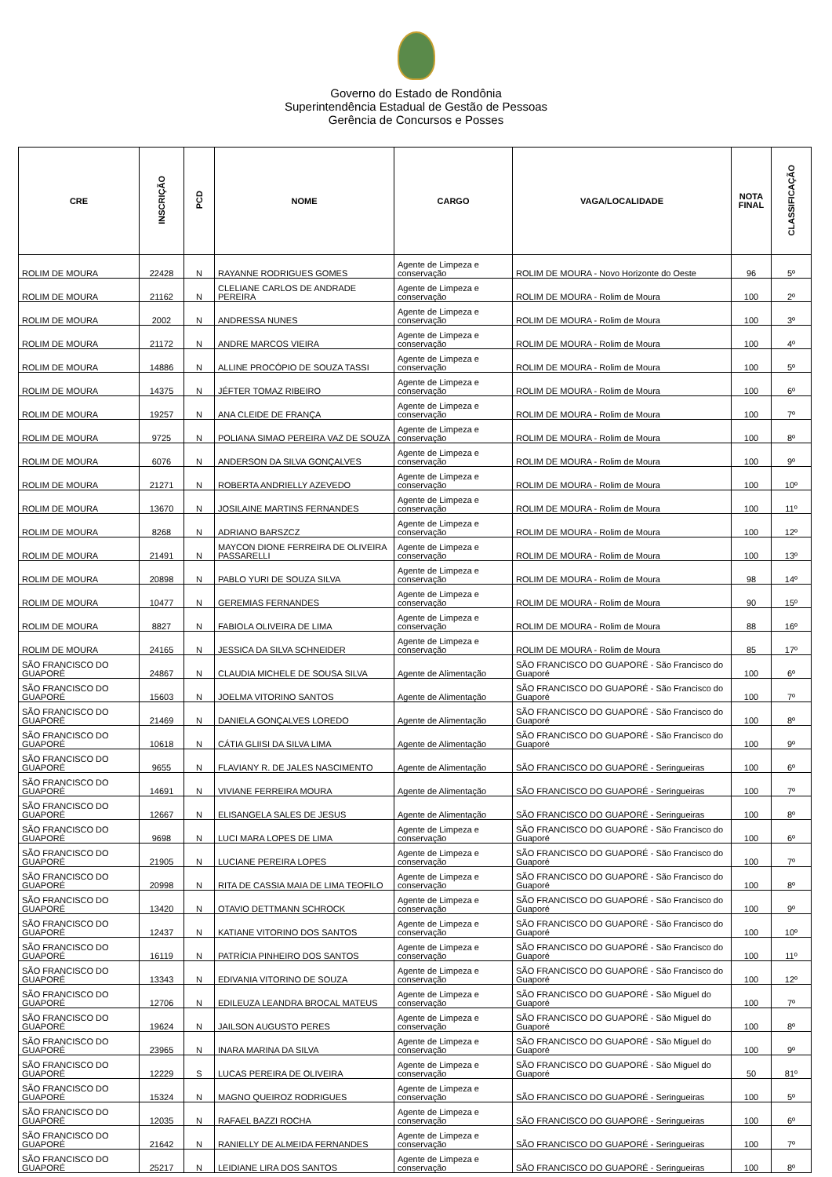Governo do Estado de Rondônia
Superintendência Estadual de Gestão de Pessoas
Gerência de Concursos e Posses
| CRE | INSCRIÇÃO | PCD | NOME | CARGO | VAGA/LOCALIDADE | NOTA FINAL | CLASSIFICAÇÃO |
| --- | --- | --- | --- | --- | --- | --- | --- |
| ROLIM DE MOURA | 22428 | N | RAYANNE RODRIGUES GOMES | Agente de Limpeza e conservação | ROLIM DE MOURA - Novo Horizonte do Oeste | 96 | 5º |
| ROLIM DE MOURA | 21162 | N | CLELIANE CARLOS DE ANDRADE PEREIRA | Agente de Limpeza e conservação | ROLIM DE MOURA - Rolim de Moura | 100 | 2º |
| ROLIM DE MOURA | 2002 | N | ANDRESSA NUNES | Agente de Limpeza e conservação | ROLIM DE MOURA - Rolim de Moura | 100 | 3º |
| ROLIM DE MOURA | 21172 | N | ANDRE MARCOS VIEIRA | Agente de Limpeza e conservação | ROLIM DE MOURA - Rolim de Moura | 100 | 4º |
| ROLIM DE MOURA | 14886 | N | ALLINE PROCÓPIO DE SOUZA TASSI | Agente de Limpeza e conservação | ROLIM DE MOURA - Rolim de Moura | 100 | 5º |
| ROLIM DE MOURA | 14375 | N | JÉFTER TOMAZ RIBEIRO | Agente de Limpeza e conservação | ROLIM DE MOURA - Rolim de Moura | 100 | 6º |
| ROLIM DE MOURA | 19257 | N | ANA CLEIDE DE FRANÇA | Agente de Limpeza e conservação | ROLIM DE MOURA - Rolim de Moura | 100 | 7º |
| ROLIM DE MOURA | 9725 | N | POLIANA SIMAO PEREIRA VAZ DE SOUZA | Agente de Limpeza e conservação | ROLIM DE MOURA - Rolim de Moura | 100 | 8º |
| ROLIM DE MOURA | 6076 | N | ANDERSON DA SILVA GONÇALVES | Agente de Limpeza e conservação | ROLIM DE MOURA - Rolim de Moura | 100 | 9º |
| ROLIM DE MOURA | 21271 | N | ROBERTA ANDRIELLY AZEVEDO | Agente de Limpeza e conservação | ROLIM DE MOURA - Rolim de Moura | 100 | 10º |
| ROLIM DE MOURA | 13670 | N | JOSILAINE MARTINS FERNANDES | Agente de Limpeza e conservação | ROLIM DE MOURA - Rolim de Moura | 100 | 11º |
| ROLIM DE MOURA | 8268 | N | ADRIANO BARSZCZ | Agente de Limpeza e conservação | ROLIM DE MOURA - Rolim de Moura | 100 | 12º |
| ROLIM DE MOURA | 21491 | N | MAYCON DIONE FERREIRA DE OLIVEIRA PASSARELLI | Agente de Limpeza e conservação | ROLIM DE MOURA - Rolim de Moura | 100 | 13º |
| ROLIM DE MOURA | 20898 | N | PABLO YURI DE SOUZA SILVA | Agente de Limpeza e conservação | ROLIM DE MOURA - Rolim de Moura | 98 | 14º |
| ROLIM DE MOURA | 10477 | N | GEREMIAS FERNANDES | Agente de Limpeza e conservação | ROLIM DE MOURA - Rolim de Moura | 90 | 15º |
| ROLIM DE MOURA | 8827 | N | FABIOLA OLIVEIRA DE LIMA | Agente de Limpeza e conservação | ROLIM DE MOURA - Rolim de Moura | 88 | 16º |
| ROLIM DE MOURA | 24165 | N | JESSICA DA SILVA SCHNEIDER | Agente de Limpeza e conservação | ROLIM DE MOURA - Rolim de Moura | 85 | 17º |
| SÃO FRANCISCO DO GUAPORÉ | 24867 | N | CLAUDIA MICHELE DE SOUSA SILVA | Agente de Alimentação | SÃO FRANCISCO DO GUAPORÉ - São Francisco do Guaporé | 100 | 6º |
| SÃO FRANCISCO DO GUAPORÉ | 15603 | N | JOELMA VITORINO SANTOS | Agente de Alimentação | SÃO FRANCISCO DO GUAPORÉ - São Francisco do Guaporé | 100 | 7º |
| SÃO FRANCISCO DO GUAPORÉ | 21469 | N | DANIELA GONÇALVES LOREDO | Agente de Alimentação | SÃO FRANCISCO DO GUAPORÉ - São Francisco do Guaporé | 100 | 8º |
| SÃO FRANCISCO DO GUAPORÉ | 10618 | N | CÁTIA GLIISI DA SILVA LIMA | Agente de Alimentação | SÃO FRANCISCO DO GUAPORÉ - São Francisco do Guaporé | 100 | 9º |
| SÃO FRANCISCO DO GUAPORÉ | 9655 | N | FLAVIANY R. DE JALES NASCIMENTO | Agente de Alimentação | SÃO FRANCISCO DO GUAPORÉ - Seringueiras | 100 | 6º |
| SÃO FRANCISCO DO GUAPORÉ | 14691 | N | VIVIANE FERREIRA MOURA | Agente de Alimentação | SÃO FRANCISCO DO GUAPORÉ - Seringueiras | 100 | 7º |
| SÃO FRANCISCO DO GUAPORÉ | 12667 | N | ELISANGELA SALES DE JESUS | Agente de Alimentação | SÃO FRANCISCO DO GUAPORÉ - Seringueiras | 100 | 8º |
| SÃO FRANCISCO DO GUAPORÉ | 9698 | N | LUCI MARA LOPES DE LIMA | Agente de Limpeza e conservação | SÃO FRANCISCO DO GUAPORÉ - São Francisco do Guaporé | 100 | 6º |
| SÃO FRANCISCO DO GUAPORÉ | 21905 | N | LUCIANE PEREIRA LOPES | Agente de Limpeza e conservação | SÃO FRANCISCO DO GUAPORÉ - São Francisco do Guaporé | 100 | 7º |
| SÃO FRANCISCO DO GUAPORÉ | 20998 | N | RITA DE CASSIA MAIA DE LIMA TEOFILO | Agente de Limpeza e conservação | SÃO FRANCISCO DO GUAPORÉ - São Francisco do Guaporé | 100 | 8º |
| SÃO FRANCISCO DO GUAPORÉ | 13420 | N | OTAVIO DETTMANN SCHROCK | Agente de Limpeza e conservação | SÃO FRANCISCO DO GUAPORÉ - São Francisco do Guaporé | 100 | 9º |
| SÃO FRANCISCO DO GUAPORÉ | 12437 | N | KATIANE VITORINO DOS SANTOS | Agente de Limpeza e conservação | SÃO FRANCISCO DO GUAPORÉ - São Francisco do Guaporé | 100 | 10º |
| SÃO FRANCISCO DO GUAPORÉ | 16119 | N | PATRÍCIA PINHEIRO DOS SANTOS | Agente de Limpeza e conservação | SÃO FRANCISCO DO GUAPORÉ - São Francisco do Guaporé | 100 | 11º |
| SÃO FRANCISCO DO GUAPORÉ | 13343 | N | EDIVANIA VITORINO DE SOUZA | Agente de Limpeza e conservação | SÃO FRANCISCO DO GUAPORÉ - São Francisco do Guaporé | 100 | 12º |
| SÃO FRANCISCO DO GUAPORÉ | 12706 | N | EDILEUZA LEANDRA BROCAL MATEUS | Agente de Limpeza e conservação | SÃO FRANCISCO DO GUAPORÉ - São Miguel do Guaporé | 100 | 7º |
| SÃO FRANCISCO DO GUAPORÉ | 19624 | N | JAILSON AUGUSTO PERES | Agente de Limpeza e conservação | SÃO FRANCISCO DO GUAPORÉ - São Miguel do Guaporé | 100 | 8º |
| SÃO FRANCISCO DO GUAPORÉ | 23965 | N | INARA MARINA DA SILVA | Agente de Limpeza e conservação | SÃO FRANCISCO DO GUAPORÉ - São Miguel do Guaporé | 100 | 9º |
| SÃO FRANCISCO DO GUAPORÉ | 12229 | S | LUCAS PEREIRA DE OLIVEIRA | Agente de Limpeza e conservação | SÃO FRANCISCO DO GUAPORÉ - São Miguel do Guaporé | 50 | 81º |
| SÃO FRANCISCO DO GUAPORÉ | 15324 | N | MAGNO QUEIROZ RODRIGUES | Agente de Limpeza e conservação | SÃO FRANCISCO DO GUAPORÉ - Seringueiras | 100 | 5º |
| SÃO FRANCISCO DO GUAPORÉ | 12035 | N | RAFAEL BAZZI ROCHA | Agente de Limpeza e conservação | SÃO FRANCISCO DO GUAPORÉ - Seringueiras | 100 | 6º |
| SÃO FRANCISCO DO GUAPORÉ | 21642 | N | RANIELLY DE ALMEIDA FERNANDES | Agente de Limpeza e conservação | SÃO FRANCISCO DO GUAPORÉ - Seringueiras | 100 | 7º |
| SÃO FRANCISCO DO GUAPORÉ | 25217 | N | LEIDIANE LIRA DOS SANTOS | Agente de Limpeza e conservação | SÃO FRANCISCO DO GUAPORÉ - Seringueiras | 100 | 8º |